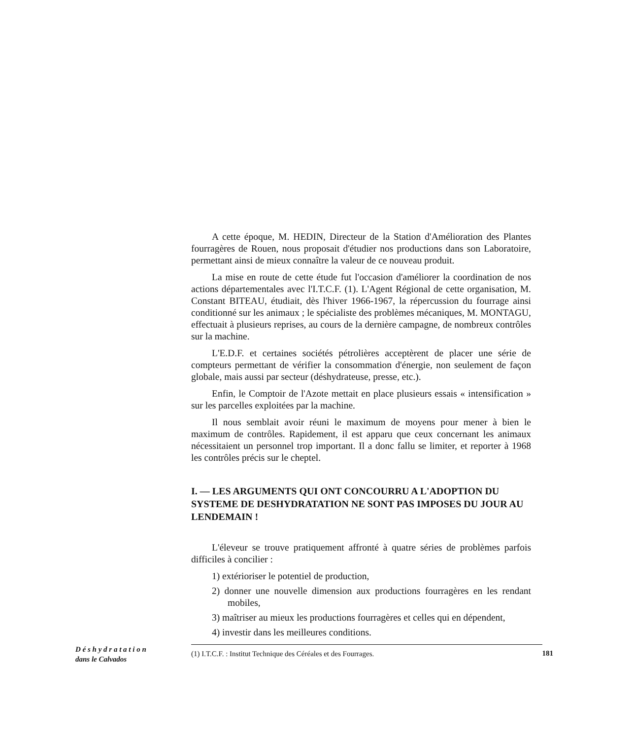A cette époque, M. HEDIN, Directeur de la Station d'Amélioration des Plantes fourragères de Rouen, nous proposait d'étudier nos productions dans son Laboratoire, permettant ainsi de mieux connaître la valeur de ce nouveau produit.
La mise en route de cette étude fut l'occasion d'améliorer la coordination de nos actions départementales avec l'I.T.C.F. (1). L'Agent Régional de cette organisation, M. Constant BITEAU, étudiait, dès l'hiver 1966-1967, la répercussion du fourrage ainsi conditionné sur les animaux ; le spécialiste des problèmes mécaniques, M. MONTAGU, effectuait à plusieurs reprises, au cours de la dernière campagne, de nombreux contrôles sur la machine.
L'E.D.F. et certaines sociétés pétrolières acceptèrent de placer une série de compteurs permettant de vérifier la consommation d'énergie, non seulement de façon globale, mais aussi par secteur (déshydrateuse, presse, etc.).
Enfin, le Comptoir de l'Azote mettait en place plusieurs essais « intensification » sur les parcelles exploitées par la machine.
Il nous semblait avoir réuni le maximum de moyens pour mener à bien le maximum de contrôles. Rapidement, il est apparu que ceux concernant les animaux nécessitaient un personnel trop important. Il a donc fallu se limiter, et reporter à 1968 les contrôles précis sur le cheptel.
I. — LES ARGUMENTS QUI ONT CONCOURRU A L'ADOPTION DU SYSTEME DE DESHYDRATATION NE SONT PAS IMPOSES DU JOUR AU LENDEMAIN !
L'éleveur se trouve pratiquement affronté à quatre séries de problèmes parfois difficiles à concilier :
1) extérioriser le potentiel de production,
2) donner une nouvelle dimension aux productions fourragères en les rendant mobiles,
3) maîtriser au mieux les productions fourragères et celles qui en dépendent,
4) investir dans les meilleures conditions.
D é s h y d r a t a t i o n
dans le Calvados
(1) I.T.C.F. : Institut Technique des Céréales et des Fourrages.
181